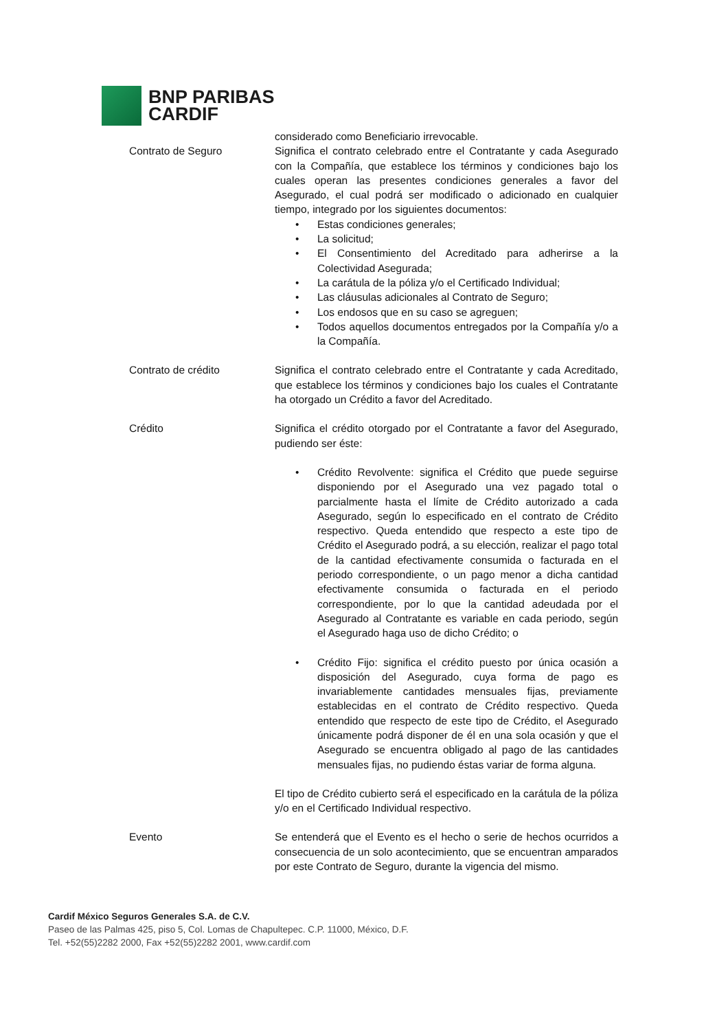BNP PARIBAS
CARDIF
considerado como Beneficiario irrevocable.
Contrato de Seguro Significa el contrato celebrado entre el Contratante y cada Asegurado con la Compañía, que establece los términos y condiciones bajo los cuales operan las presentes condiciones generales a favor del Asegurado, el cual podrá ser modificado o adicionado en cualquier tiempo, integrado por los siguientes documentos:
• Estas condiciones generales;
• La solicitud;
• El Consentimiento del Acreditado para adherirse a la Colectividad Asegurada;
• La carátula de la póliza y/o el Certificado Individual;
• Las cláusulas adicionales al Contrato de Seguro;
• Los endosos que en su caso se agreguen;
• Todos aquellos documentos entregados por la Compañía y/o a la Compañía.
Contrato de crédito Significa el contrato celebrado entre el Contratante y cada Acreditado, que establece los términos y condiciones bajo los cuales el Contratante ha otorgado un Crédito a favor del Acreditado.
Crédito Significa el crédito otorgado por el Contratante a favor del Asegurado, pudiendo ser éste:
• Crédito Revolvente: significa el Crédito que puede seguirse disponiendo por el Asegurado una vez pagado total o parcialmente hasta el límite de Crédito autorizado a cada Asegurado, según lo especificado en el contrato de Crédito respectivo. Queda entendido que respecto a este tipo de Crédito el Asegurado podrá, a su elección, realizar el pago total de la cantidad efectivamente consumida o facturada en el periodo correspondiente, o un pago menor a dicha cantidad efectivamente consumida o facturada en el periodo correspondiente, por lo que la cantidad adeudada por el Asegurado al Contratante es variable en cada periodo, según el Asegurado haga uso de dicho Crédito; o
• Crédito Fijo: significa el crédito puesto por única ocasión a disposición del Asegurado, cuya forma de pago es invariablemente cantidades mensuales fijas, previamente establecidas en el contrato de Crédito respectivo. Queda entendido que respecto de este tipo de Crédito, el Asegurado únicamente podrá disponer de él en una sola ocasión y que el Asegurado se encuentra obligado al pago de las cantidades mensuales fijas, no pudiendo éstas variar de forma alguna.
El tipo de Crédito cubierto será el especificado en la carátula de la póliza y/o en el Certificado Individual respectivo.
Evento Se entenderá que el Evento es el hecho o serie de hechos ocurridos a consecuencia de un solo acontecimiento, que se encuentran amparados por este Contrato de Seguro, durante la vigencia del mismo.
Cardif México Seguros Generales S.A. de C.V.
Paseo de las Palmas 425, piso 5, Col. Lomas de Chapultepec. C.P. 11000, México, D.F.
Tel. +52(55)2282 2000, Fax +52(55)2282 2001, www.cardif.com